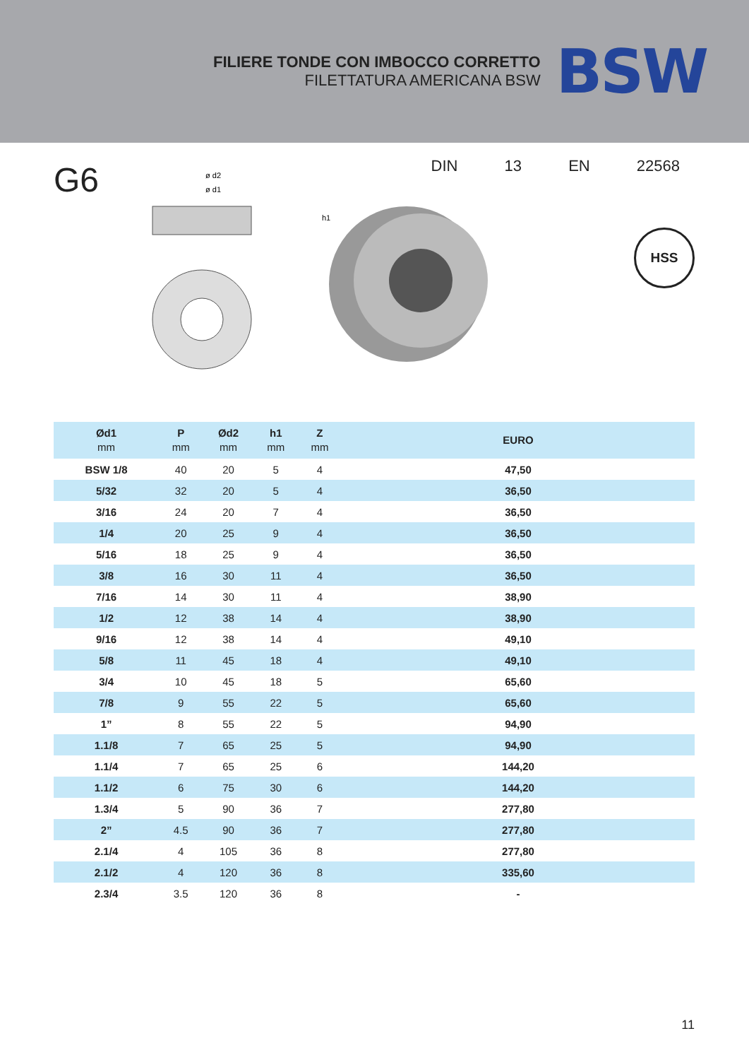FILIERE TONDE CON IMBOCCO CORRETTO
FILETTATURA AMERICANA BSW
BSW
G6
ø d2
ø d1
h1
DIN 13 EN 22568
HSS
| Ød1 mm | P mm | Ød2 mm | h1 mm | Z mm | EURO |
| --- | --- | --- | --- | --- | --- |
| BSW 1/8 | 40 | 20 | 5 | 4 | 47,50 |
| 5/32 | 32 | 20 | 5 | 4 | 36,50 |
| 3/16 | 24 | 20 | 7 | 4 | 36,50 |
| 1/4 | 20 | 25 | 9 | 4 | 36,50 |
| 5/16 | 18 | 25 | 9 | 4 | 36,50 |
| 3/8 | 16 | 30 | 11 | 4 | 36,50 |
| 7/16 | 14 | 30 | 11 | 4 | 38,90 |
| 1/2 | 12 | 38 | 14 | 4 | 38,90 |
| 9/16 | 12 | 38 | 14 | 4 | 49,10 |
| 5/8 | 11 | 45 | 18 | 4 | 49,10 |
| 3/4 | 10 | 45 | 18 | 5 | 65,60 |
| 7/8 | 9 | 55 | 22 | 5 | 65,60 |
| 1” | 8 | 55 | 22 | 5 | 94,90 |
| 1.1/8 | 7 | 65 | 25 | 5 | 94,90 |
| 1.1/4 | 7 | 65 | 25 | 6 | 144,20 |
| 1.1/2 | 6 | 75 | 30 | 6 | 144,20 |
| 1.3/4 | 5 | 90 | 36 | 7 | 277,80 |
| 2” | 4.5 | 90 | 36 | 7 | 277,80 |
| 2.1/4 | 4 | 105 | 36 | 8 | 277,80 |
| 2.1/2 | 4 | 120 | 36 | 8 | 335,60 |
| 2.3/4 | 3.5 | 120 | 36 | 8 | - |
11